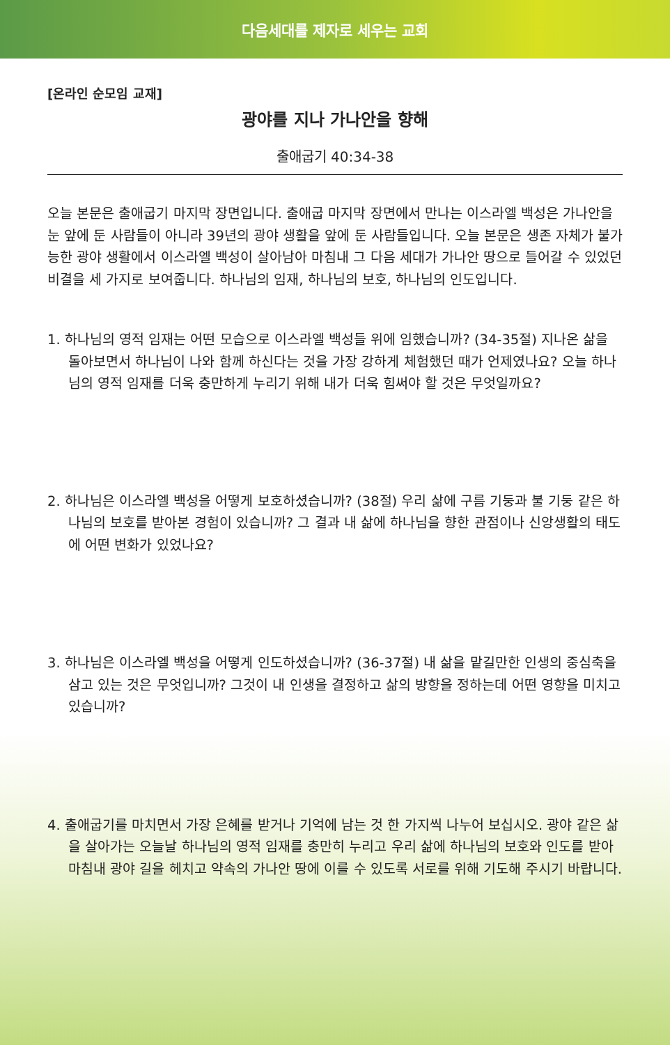다음세대를 제자로 세우는 교회
[온라인 순모임 교재]
광야를 지나 가나안을 향해
출애굽기 40:34-38
오늘 본문은 출애굽기 마지막 장면입니다. 출애굽 마지막 장면에서 만나는 이스라엘 백성은 가나안을 눈 앞에 둔 사람들이 아니라 39년의 광야 생활을 앞에 둔 사람들입니다. 오늘 본문은 생존 자체가 불가능한 광야 생활에서 이스라엘 백성이 살아남아 마침내 그 다음 세대가 가나안 땅으로 들어갈 수 있었던 비결을 세 가지로 보여줍니다. 하나님의 임재, 하나님의 보호, 하나님의 인도입니다.
1. 하나님의 영적 임재는 어떤 모습으로 이스라엘 백성들 위에 임했습니까? (34-35절) 지나온 삶을 돌아보면서 하나님이 나와 함께 하신다는 것을 가장 강하게 체험했던 때가 언제였나요? 오늘 하나님의 영적 임재를 더욱 충만하게 누리기 위해 내가 더욱 힘써야 할 것은 무엇일까요?
2. 하나님은 이스라엘 백성을 어떻게 보호하셨습니까? (38절) 우리 삶에 구름 기둥과 불 기둥 같은 하나님의 보호를 받아본 경험이 있습니까? 그 결과 내 삶에 하나님을 향한 관점이나 신앙생활의 태도에 어떤 변화가 있었나요?
3. 하나님은 이스라엘 백성을 어떻게 인도하셨습니까? (36-37절) 내 삶을 맡길만한 인생의 중심축을 삼고 있는 것은 무엇입니까? 그것이 내 인생을 결정하고 삶의 방향을 정하는데 어떤 영향을 미치고 있습니까?
4. 출애굽기를 마치면서 가장 은혜를 받거나 기억에 남는 것 한 가지씩 나누어 보십시오. 광야 같은 삶을 살아가는 오늘날 하나님의 영적 임재를 충만히 누리고 우리 삶에 하나님의 보호와 인도를 받아 마침내 광야 길을 헤치고 약속의 가나안 땅에 이를 수 있도록 서로를 위해 기도해 주시기 바랍니다.